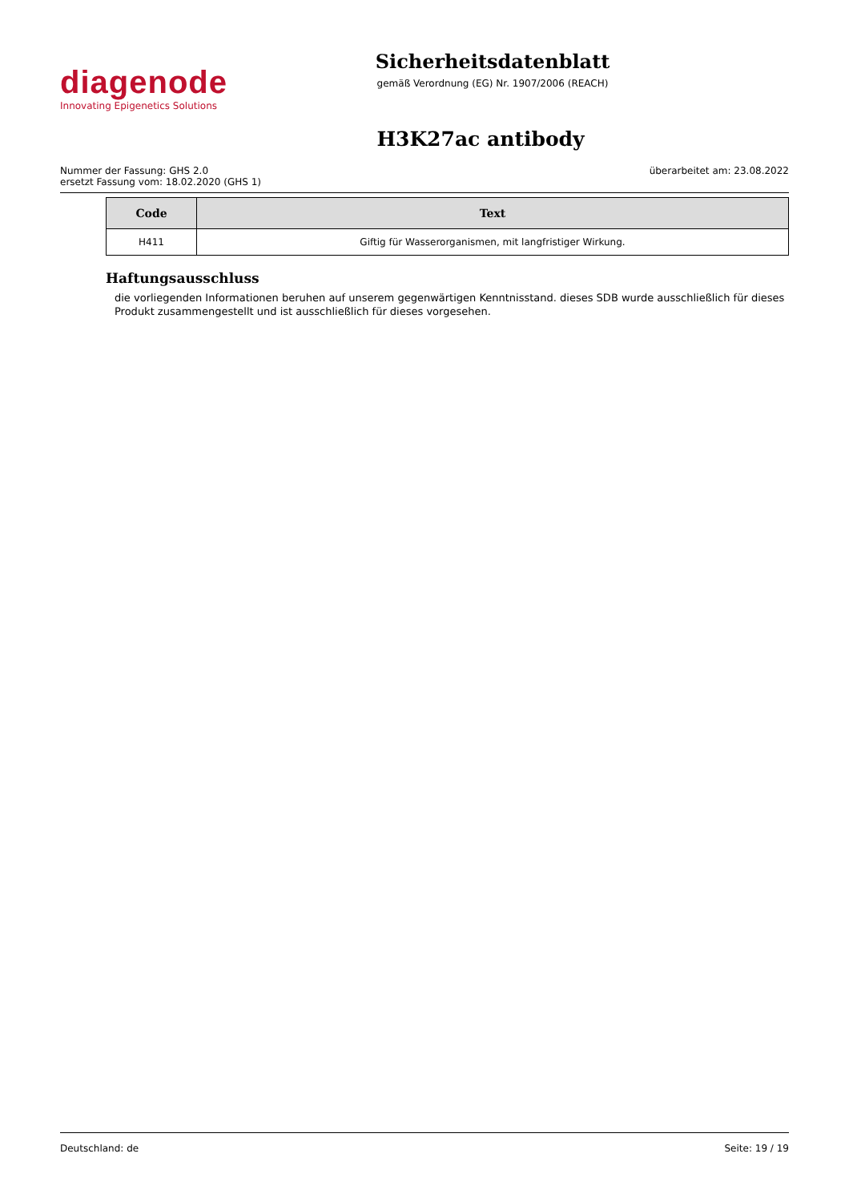diagenode
Innovating Epigenetics Solutions
Sicherheitsdatenblatt
gemäß Verordnung (EG) Nr. 1907/2006 (REACH)
H3K27ac antibody
Nummer der Fassung: GHS 2.0
ersetzt Fassung vom: 18.02.2020 (GHS 1)
überarbeitet am: 23.08.2022
| Code | Text |
| --- | --- |
| H411 | Giftig für Wasserorganismen, mit langfristiger Wirkung. |
Haftungsausschluss
die vorliegenden Informationen beruhen auf unserem gegenwärtigen Kenntnisstand. dieses SDB wurde ausschließlich für dieses Produkt zusammengestellt und ist ausschließlich für dieses vorgesehen.
Deutschland: de Seite: 19 / 19